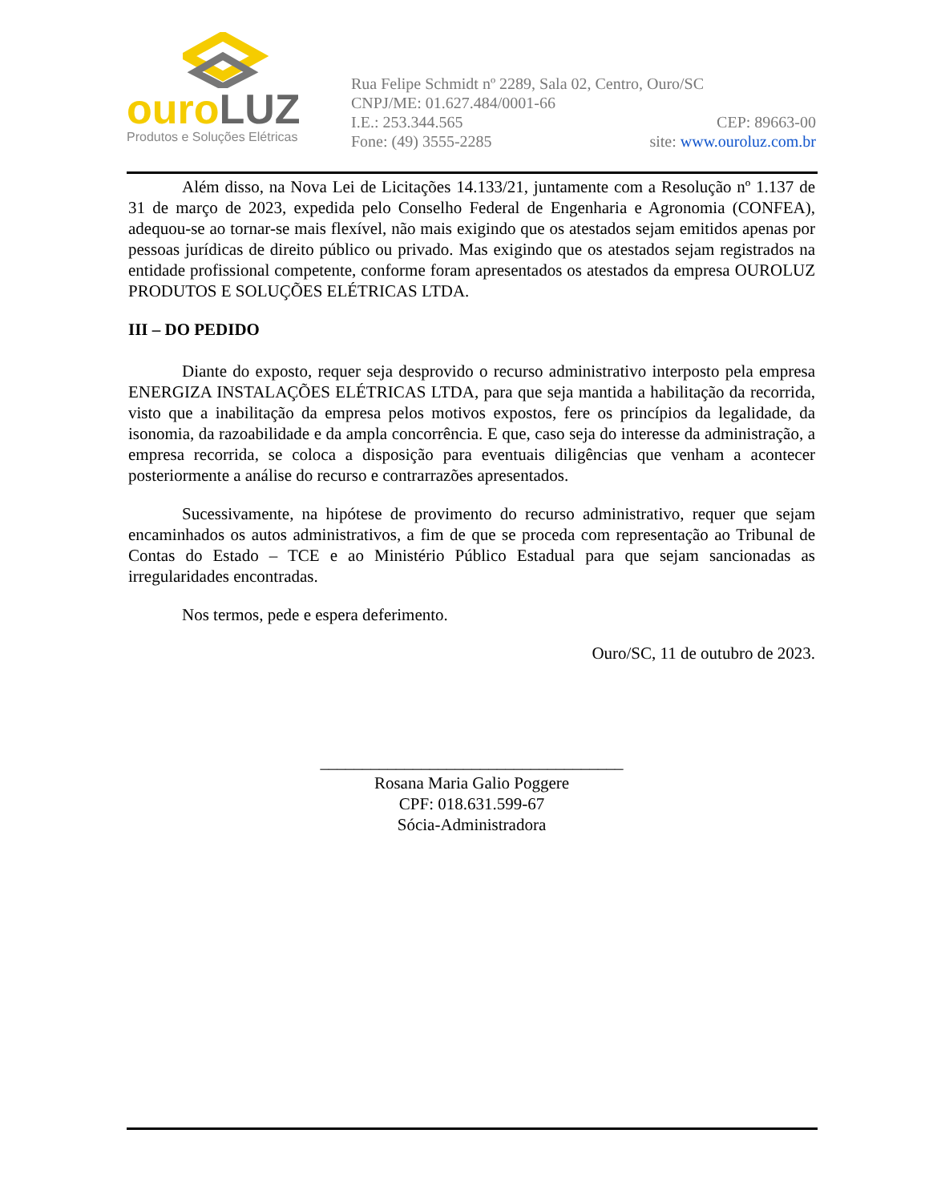ouro LUZ
Produtos e Soluções Elétricas
Rua Felipe Schmidt nº 2289, Sala 02, Centro, Ouro/SC
CNPJ/ME: 01.627.484/0001-66
I.E.: 253.344.565 CEP: 89663-00
Fone: (49) 3555-2285 site: www.ouroluz.com.br
Além disso, na Nova Lei de Licitações 14.133/21, juntamente com a Resolução nº 1.137 de 31 de março de 2023, expedida pelo Conselho Federal de Engenharia e Agronomia (CONFEA), adequou-se ao tornar-se mais flexível, não mais exigindo que os atestados sejam emitidos apenas por pessoas jurídicas de direito público ou privado. Mas exigindo que os atestados sejam registrados na entidade profissional competente, conforme foram apresentados os atestados da empresa OUROLUZ PRODUTOS E SOLUÇÕES ELÉTRICAS LTDA.
III – DO PEDIDO
Diante do exposto, requer seja desprovido o recurso administrativo interposto pela empresa ENERGIZA INSTALAÇÕES ELÉTRICAS LTDA, para que seja mantida a habilitação da recorrida, visto que a inabilitação da empresa pelos motivos expostos, fere os princípios da legalidade, da isonomia, da razoabilidade e da ampla concorrência. E que, caso seja do interesse da administração, a empresa recorrida, se coloca a disposição para eventuais diligências que venham a acontecer posteriormente a análise do recurso e contrarrazões apresentados.
Sucessivamente, na hipótese de provimento do recurso administrativo, requer que sejam encaminhados os autos administrativos, a fim de que se proceda com representação ao Tribunal de Contas do Estado – TCE e ao Ministério Público Estadual para que sejam sancionadas as irregularidades encontradas.
Nos termos, pede e espera deferimento.
Ouro/SC, 11 de outubro de 2023.
____________________________________
Rosana Maria Galio Poggere
CPF: 018.631.599-67
Sócia-Administradora